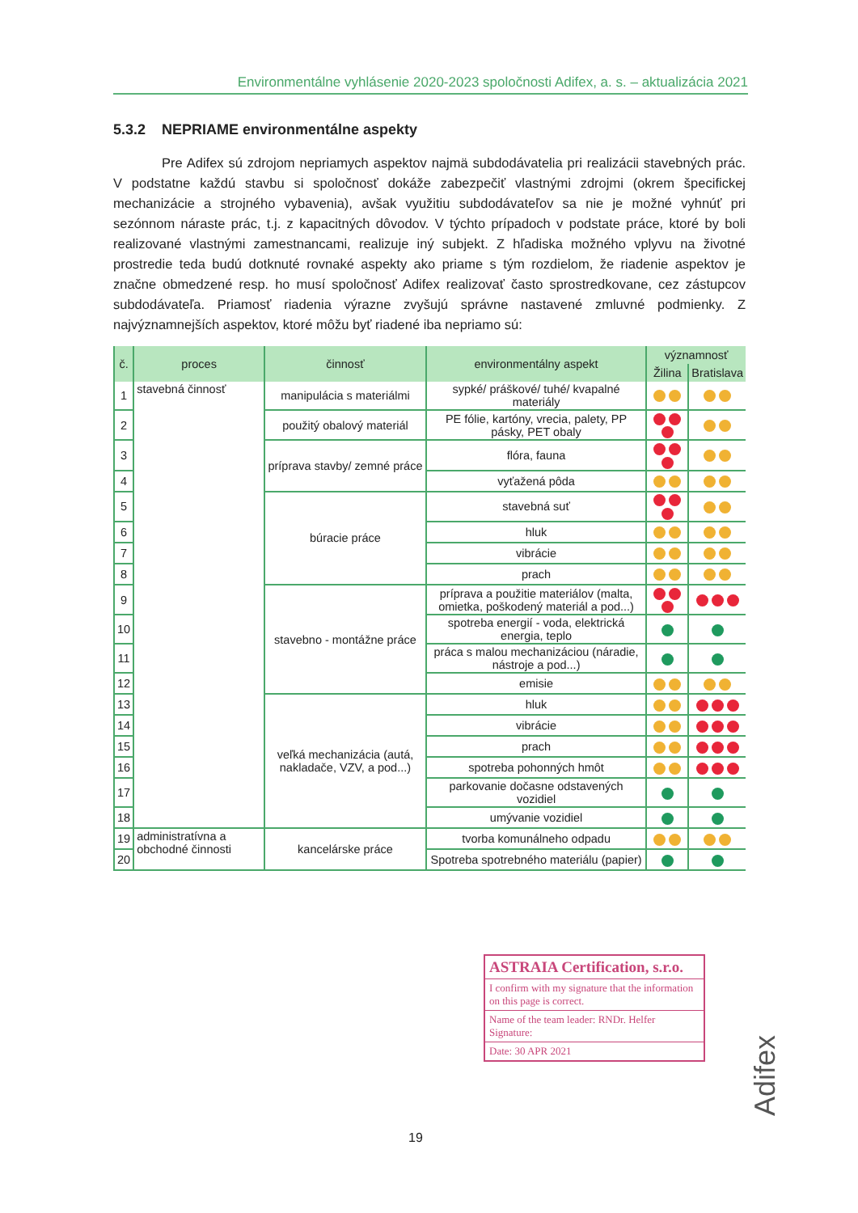Environmentálne vyhlásenie 2020-2023 spoločnosti Adifex, a. s. – aktualizácia 2021
5.3.2 NEPRIAME environmentálne aspekty
Pre Adifex sú zdrojom nepriamych aspektov najmä subdodávatelia pri realizácii stavebných prác. V podstatne každú stavbu si spoločnosť dokáže zabezpečiť vlastnými zdrojmi (okrem špecifickej mechanizácie a strojného vybavenia), avšak využitiu subdodávateľov sa nie je možné vyhnúť pri sezónnom náraste prác, t.j. z kapacitných dôvodov. V týchto prípadoch v podstate práce, ktoré by boli realizované vlastnými zamestnancami, realizuje iný subjekt. Z hľadiska možného vplyvu na životné prostredie teda budú dotknuté rovnaké aspekty ako priame s tým rozdielom, že riadenie aspektov je značne obmedzené resp. ho musí spoločnosť Adifex realizovať často sprostredkovane, cez zástupcov subdodávateľa. Priamosť riadenia výrazne zvyšujú správne nastavené zmluvné podmienky. Z najvýznamnejších aspektov, ktoré môžu byť riadené iba nepriamo sú:
| č. | proces | činnosť | environmentálny aspekt | významnosť | |
| --- | --- | --- | --- | --- | --- |
| | | | | Žilina | Bratislava |
| 1 | stavebná činnosť | manipulácia s materiálmi | sypké/ práškové/ tuhé/ kvapalné materiály | | |
| 2 | | použitý obalový materiál | PE fólie, kartóny, vrecia, palety, PP pásky, PET obaly | | |
| 3 | | príprava stavby/ zemné práce | flóra, fauna | | |
| 4 | | | vyťažená pôda | | |
| 5 | | búracie práce | stavebná suť | | |
| 6 | | | hluk | | |
| 7 | | | vibrácie | | |
| 8 | | | prach | | |
| 9 | | stavebno - montážne práce | príprava a použitie materiálov (malta, omietka, poškodený materiál a pod...) | | |
| 10 | | | spotreba energií - voda, elektrická energia, teplo | | |
| 11 | | | práca s malou mechanizáciou (náradie, nástroje a pod...) | | |
| 12 | | | emisie | | |
| 13 | | veľká mechanizácia (autá, nakladače, VZV, a pod...) | hluk | | |
| 14 | | | vibrácie | | |
| 15 | | | prach | | |
| 16 | | | spotreba pohonných hmôt | | |
| 17 | | | parkovanie dočasne odstavených vozidiel | | |
| 18 | | | umývanie vozidiel | | |
| 19 | administratívna a obchodné činnosti | kancelárske práce | tvorba komunálneho odpadu | | |
| 20 | | | Spotreba spotrebného materiálu (papier) | | |
ASTRAIA Certification, s.r.o.
I confirm with my signature that the information on this page is correct.
Name of the team leader: RNDr. Helfer Signature:
Date: 30 APR 2021
19
Adifex